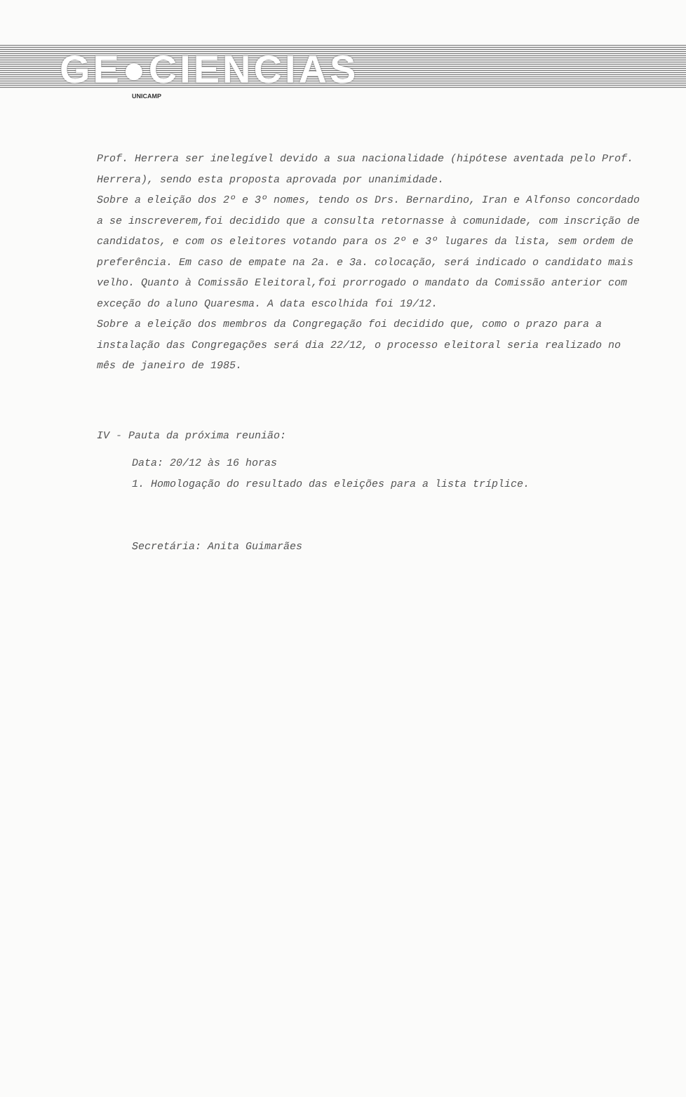GE●CIENCIAS
UNICAMP
Prof. Herrera ser inelegível devido a sua nacionalidade (hipótese aventada pelo Prof. Herrera), sendo esta proposta aprovada por unanimidade.
Sobre a eleição dos 2º e 3º nomes, tendo os Drs. Bernardino, Iran e Alfonso concordado a se inscreverem,foi decidido que a consulta retornasse à comunidade, com inscrição de candidatos, e com os eleitores votando para os 2º e 3º lugares da lista, sem ordem de preferência. Em caso de empate na 2a. e 3a. colocação, será indicado o candidato mais velho. Quanto à Comissão Eleitoral,foi prorrogado o mandato da Comissão anterior com exceção do aluno Quaresma. A data escolhida foi 19/12.
Sobre a eleição dos membros da Congregação foi decidido que, como o prazo para a instalação das Congregações será dia 22/12, o processo eleitoral seria realizado no mês de janeiro de 1985.
IV - Pauta da próxima reunião:
Data: 20/12 às 16 horas
1. Homologação do resultado das eleições para a lista tríplice.
Secretária: Anita Guimarães